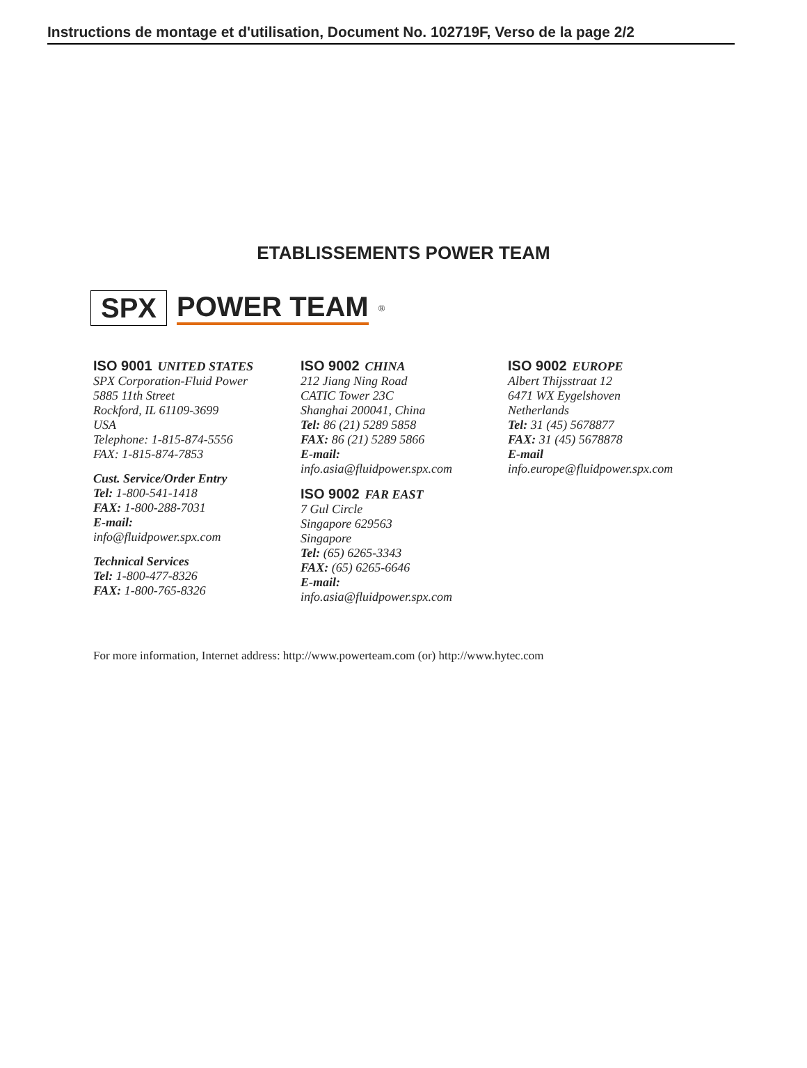Instructions de montage et d'utilisation, Document No. 102719F, Verso de la page 2/2
ETABLISSEMENTS POWER TEAM
SPX POWER TEAM<sup>®</sup>
ISO 9001 UNITED STATES
SPX Corporation-Fluid Power
5885 11th Street
Rockford, IL 61109-3699
USA
Telephone: 1-815-874-5556
FAX: 1-815-874-7853
Cust. Service/Order Entry
Tel: 1-800-541-1418
FAX: 1-800-288-7031
E-mail:
info@fluidpower.spx.com
Technical Services
Tel: 1-800-477-8326
FAX: 1-800-765-8326
ISO 9002 CHINA
212 Jiang Ning Road
CATIC Tower 23C
Shanghai 200041, China
Tel: 86 (21) 5289 5858
FAX: 86 (21) 5289 5866
E-mail:
info.asia@fluidpower.spx.com
ISO 9002 FAR EAST
7 Gul Circle
Singapore 629563
Singapore
Tel: (65) 6265-3343
FAX: (65) 6265-6646
E-mail:
info.asia@fluidpower.spx.com
ISO 9002 EUROPE
Albert Thijsstraat 12
6471 WX Eygelshoven
Netherlands
Tel: 31 (45) 5678877
FAX: 31 (45) 5678878
E-mail
info.europe@fluidpower.spx.com
For more information, Internet address: http://www.powerteam.com (or) http://www.hytec.com